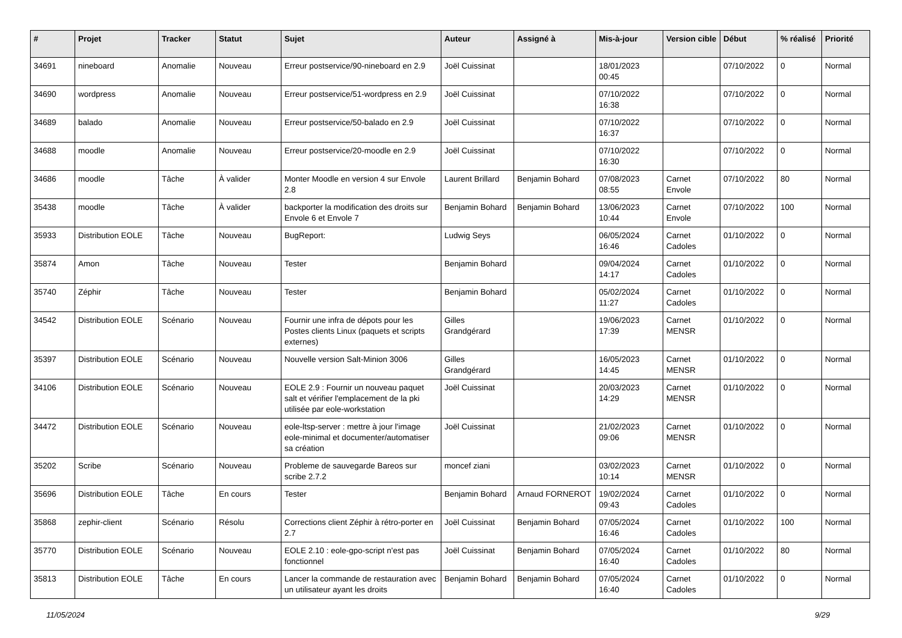| # | Projet | Tracker | Statut | Sujet | Auteur | Assigné à | Mis-à-jour | Version cible | Début | % réalisé | Priorité |
| --- | --- | --- | --- | --- | --- | --- | --- | --- | --- | --- | --- |
| 34691 | nineboard | Anomalie | Nouveau | Erreur postservice/90-nineboard en 2.9 | Joël Cuissinat | | 18/01/2023 00:45 | | 07/10/2022 | 0 | Normal |
| 34690 | wordpress | Anomalie | Nouveau | Erreur postservice/51-wordpress en 2.9 | Joël Cuissinat | | 07/10/2022 16:38 | | 07/10/2022 | 0 | Normal |
| 34689 | balado | Anomalie | Nouveau | Erreur postservice/50-balado en 2.9 | Joël Cuissinat | | 07/10/2022 16:37 | | 07/10/2022 | 0 | Normal |
| 34688 | moodle | Anomalie | Nouveau | Erreur postservice/20-moodle en 2.9 | Joël Cuissinat | | 07/10/2022 16:30 | | 07/10/2022 | 0 | Normal |
| 34686 | moodle | Tâche | À valider | Monter Moodle en version 4 sur Envole 2.8 | Laurent Brillard | Benjamin Bohard | 07/08/2023 08:55 | Carnet Envole | 07/10/2022 | 80 | Normal |
| 35438 | moodle | Tâche | À valider | backporter la modification des droits sur Envole 6 et Envole 7 | Benjamin Bohard | Benjamin Bohard | 13/06/2023 10:44 | Carnet Envole | 07/10/2022 | 100 | Normal |
| 35933 | Distribution EOLE | Tâche | Nouveau | BugReport: | Ludwig Seys | | 06/05/2024 16:46 | Carnet Cadoles | 01/10/2022 | 0 | Normal |
| 35874 | Amon | Tâche | Nouveau | Tester | Benjamin Bohard | | 09/04/2024 14:17 | Carnet Cadoles | 01/10/2022 | 0 | Normal |
| 35740 | Zéphir | Tâche | Nouveau | Tester | Benjamin Bohard | | 05/02/2024 11:27 | Carnet Cadoles | 01/10/2022 | 0 | Normal |
| 34542 | Distribution EOLE | Scénario | Nouveau | Fournir une infra de dépots pour les Postes clients Linux (paquets et scripts externes) | Gilles Grandgérard | | 19/06/2023 17:39 | Carnet MENSR | 01/10/2022 | 0 | Normal |
| 35397 | Distribution EOLE | Scénario | Nouveau | Nouvelle version Salt-Minion 3006 | Gilles Grandgérard | | 16/05/2023 14:45 | Carnet MENSR | 01/10/2022 | 0 | Normal |
| 34106 | Distribution EOLE | Scénario | Nouveau | EOLE 2.9 : Fournir un nouveau paquet salt et vérifier l'emplacement de la pki utilisée par eole-workstation | Joël Cuissinat | | 20/03/2023 14:29 | Carnet MENSR | 01/10/2022 | 0 | Normal |
| 34472 | Distribution EOLE | Scénario | Nouveau | eole-ltsp-server : mettre à jour l'image eole-minimal et documenter/automatiser sa création | Joël Cuissinat | | 21/02/2023 09:06 | Carnet MENSR | 01/10/2022 | 0 | Normal |
| 35202 | Scribe | Scénario | Nouveau | Probleme de sauvegarde Bareos sur scribe 2.7.2 | moncef ziani | | 03/02/2023 10:14 | Carnet MENSR | 01/10/2022 | 0 | Normal |
| 35696 | Distribution EOLE | Tâche | En cours | Tester | Benjamin Bohard | Arnaud FORNEROT | 19/02/2024 09:43 | Carnet Cadoles | 01/10/2022 | 0 | Normal |
| 35868 | zephir-client | Scénario | Résolu | Corrections client Zéphir à rétro-porter en 2.7 | Joël Cuissinat | Benjamin Bohard | 07/05/2024 16:46 | Carnet Cadoles | 01/10/2022 | 100 | Normal |
| 35770 | Distribution EOLE | Scénario | Nouveau | EOLE 2.10 : eole-gpo-script n'est pas fonctionnel | Joël Cuissinat | Benjamin Bohard | 07/05/2024 16:40 | Carnet Cadoles | 01/10/2022 | 80 | Normal |
| 35813 | Distribution EOLE | Tâche | En cours | Lancer la commande de restauration avec un utilisateur ayant les droits | Benjamin Bohard | Benjamin Bohard | 07/05/2024 16:40 | Carnet Cadoles | 01/10/2022 | 0 | Normal |
11/05/2024 9/29